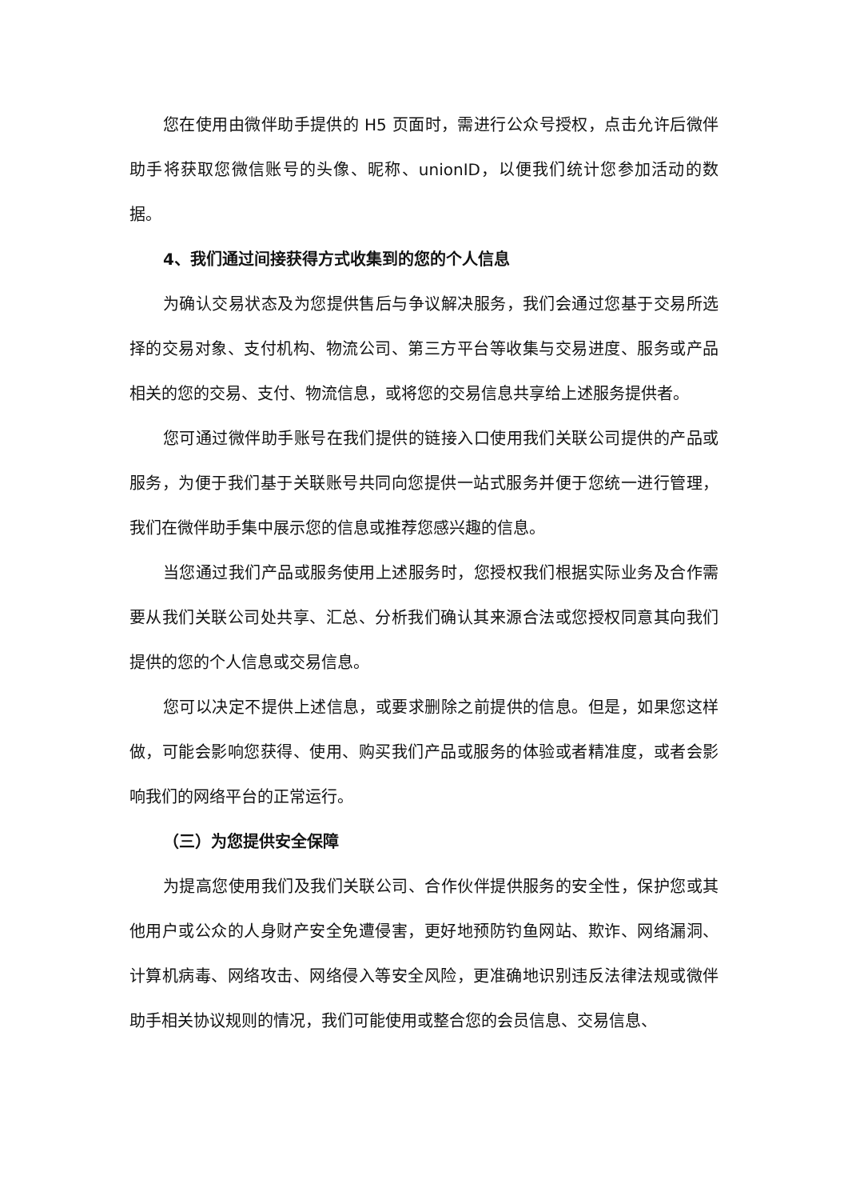您在使用由微伴助手提供的 H5 页面时，需进行公众号授权，点击允许后微伴助手将获取您微信账号的头像、昵称、unionID，以便我们统计您参加活动的数据。
4、我们通过间接获得方式收集到的您的个人信息
为确认交易状态及为您提供售后与争议解决服务，我们会通过您基于交易所选择的交易对象、支付机构、物流公司、第三方平台等收集与交易进度、服务或产品相关的您的交易、支付、物流信息，或将您的交易信息共享给上述服务提供者。
您可通过微伴助手账号在我们提供的链接入口使用我们关联公司提供的产品或服务，为便于我们基于关联账号共同向您提供一站式服务并便于您统一进行管理，我们在微伴助手集中展示您的信息或推荐您感兴趣的信息。
当您通过我们产品或服务使用上述服务时，您授权我们根据实际业务及合作需要从我们关联公司处共享、汇总、分析我们确认其来源合法或您授权同意其向我们提供的您的个人信息或交易信息。
您可以决定不提供上述信息，或要求删除之前提供的信息。但是，如果您这样做，可能会影响您获得、使用、购买我们产品或服务的体验或者精准度，或者会影响我们的网络平台的正常运行。
（三）为您提供安全保障
为提高您使用我们及我们关联公司、合作伙伴提供服务的安全性，保护您或其他用户或公众的人身财产安全免遭侵害，更好地预防钓鱼网站、欺诈、网络漏洞、计算机病毒、网络攻击、网络侵入等安全风险，更准确地识别违反法律法规或微伴助手相关协议规则的情况，我们可能使用或整合您的会员信息、交易信息、